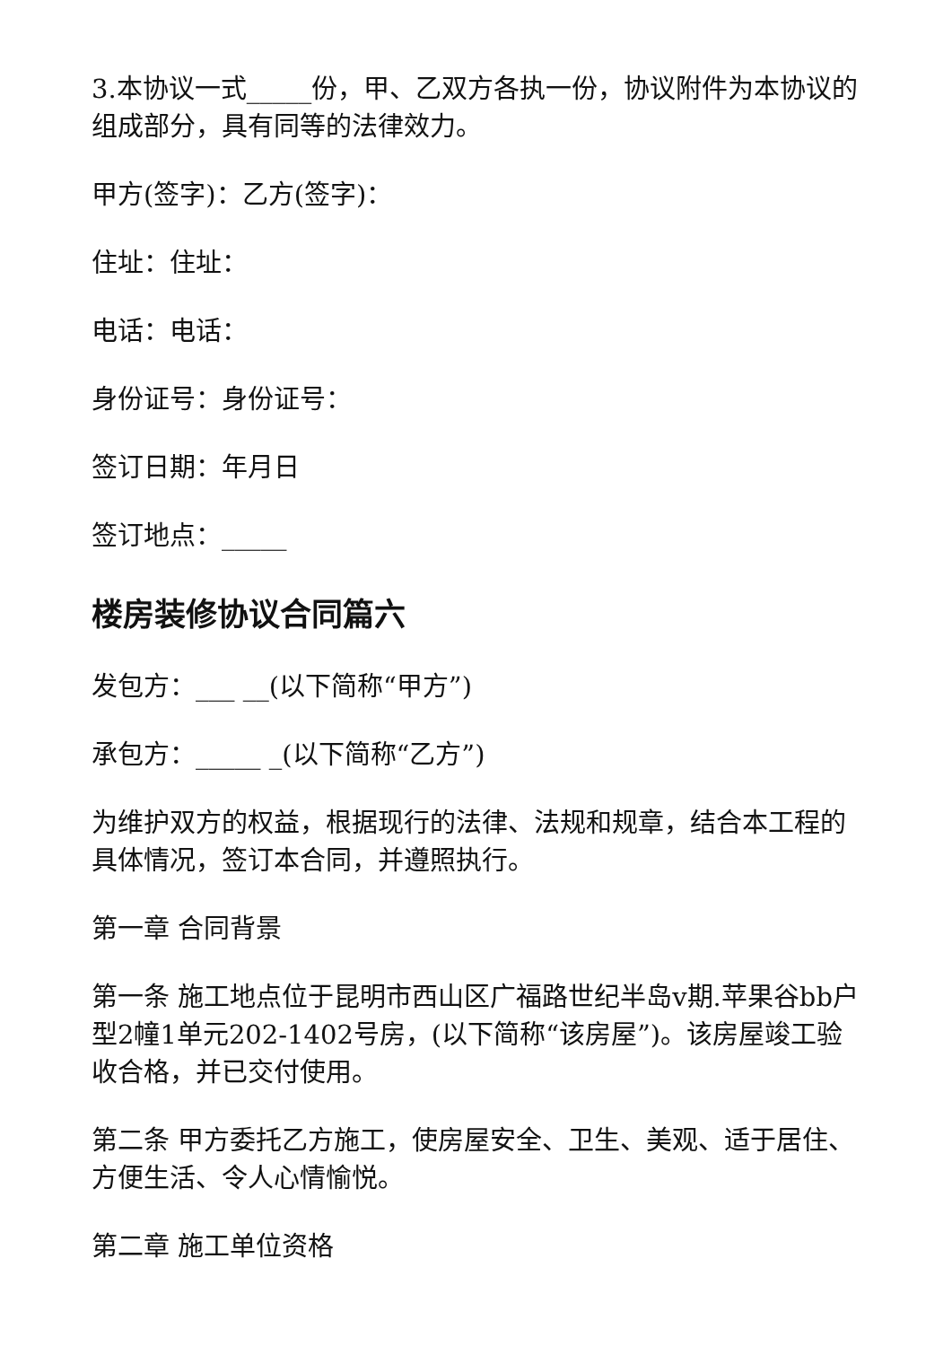3.本协议一式_____份，甲、乙双方各执一份，协议附件为本协议的组成部分，具有同等的法律效力。
甲方(签字)：乙方(签字)：
住址：住址：
电话：电话：
身份证号：身份证号：
签订日期：年月日
签订地点：_____
楼房装修协议合同篇六
发包方：___ __(以下简称“甲方”)
承包方：_____ _(以下简称“乙方”)
为维护双方的权益，根据现行的法律、法规和规章，结合本工程的具体情况，签订本合同，并遵照执行。
第一章 合同背景
第一条 施工地点位于昆明市西山区广福路世纪半岛v期.苹果谷bb户型2幢1单元202-1402号房，(以下简称“该房屋”)。该房屋竣工验收合格，并已交付使用。
第二条 甲方委托乙方施工，使房屋安全、卫生、美观、适于居住、方便生活、令人心情愉悦。
第二章 施工单位资格